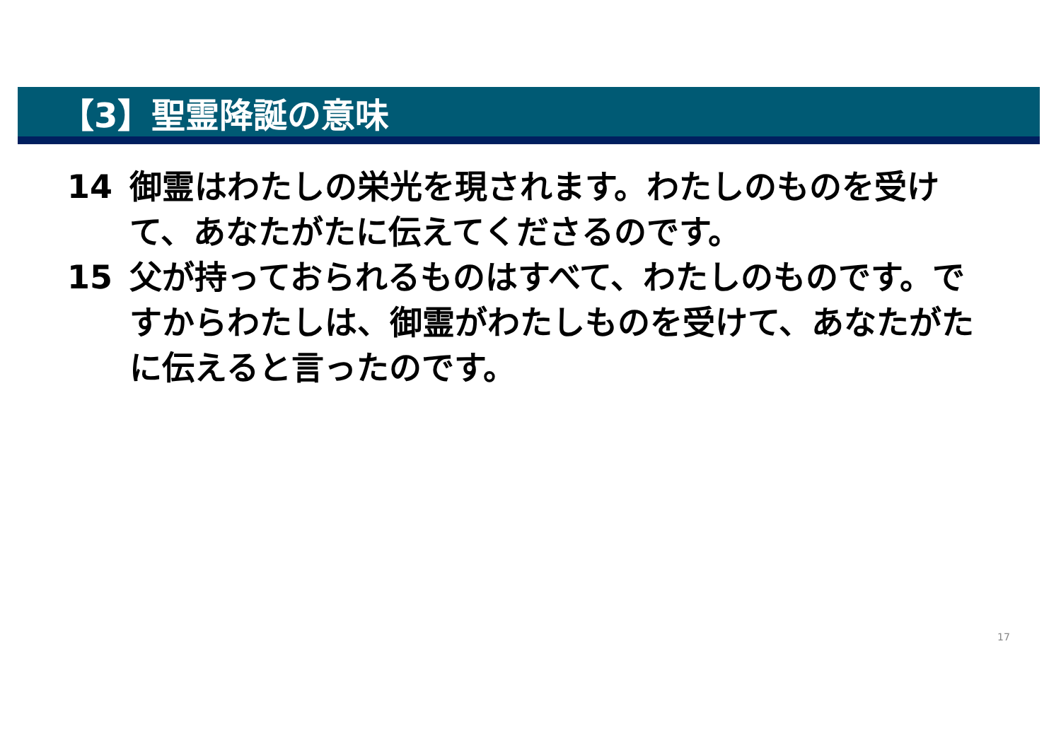【3】聖霊降誕の意味
14 御霊はわたしの栄光を現されます。わたしのものを受けて、あなたがたに伝えてくださるのです。
15 父が持っておられるものはすべて、わたしのものです。ですからわたしは、御霊がわたしものを受けて、あなたがたに伝えると言ったのです。
17